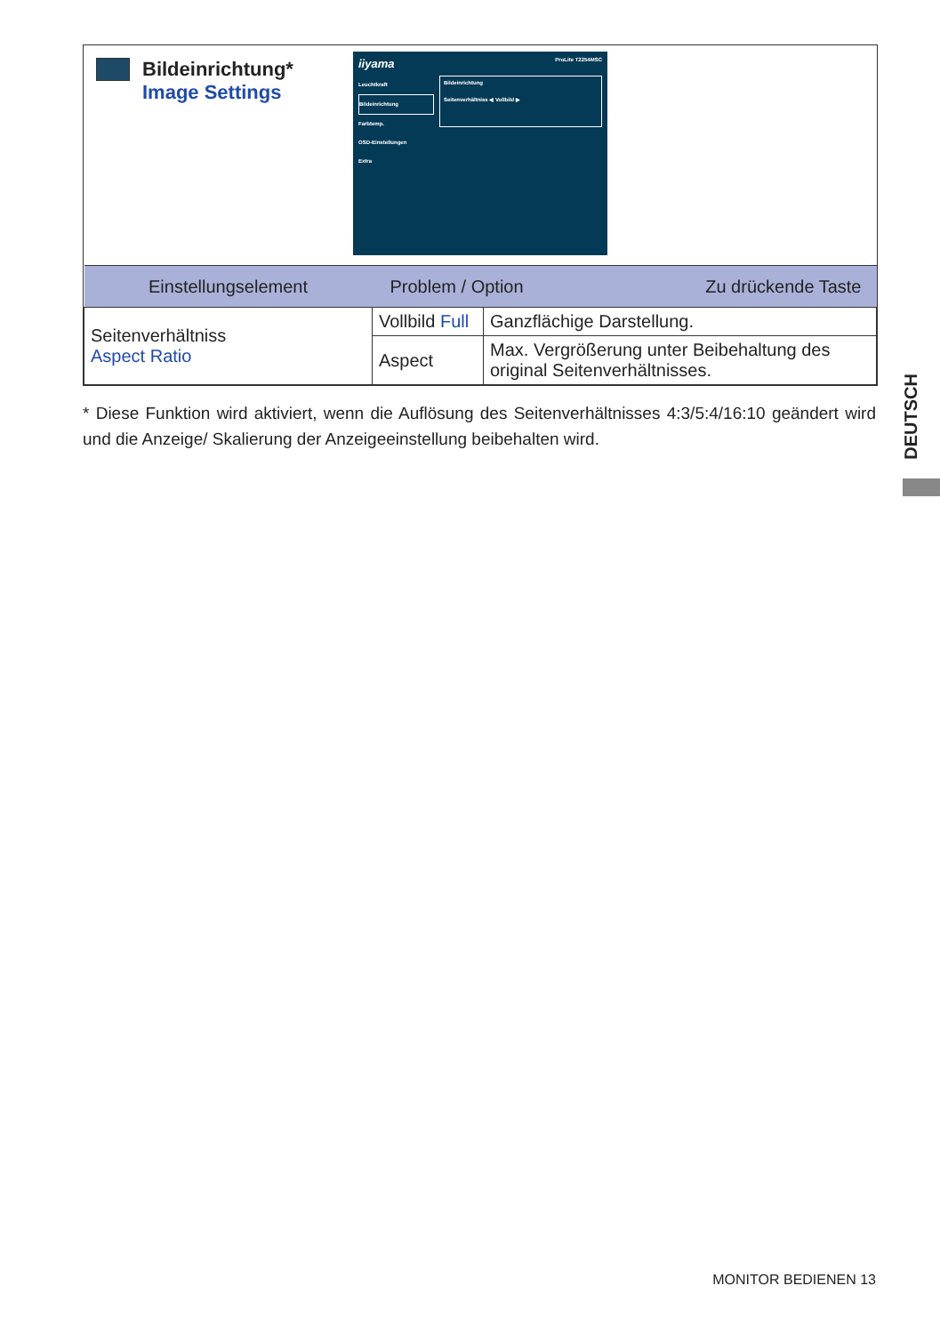Bildeinrichtung*
Image Settings
iiyama ProLite T2254MSC
Leuchtkraft
Bildeinrichtung
Farbtemp.
OSD-Einstellungen
Extra
Bildeinrichtung
Seitenverhältniss ◀ Vollbild ▶
| Einstellungselement | Problem / Option Zu drückende Taste | |
| --- | --- | --- |
| Seitenverhältniss Aspect Ratio | Vollbild Full | Ganzflächige Darstellung. |
| | Aspect | Max. Vergrößerung unter Beibehaltung des original Seitenverhältnisses. |
* Diese Funktion wird aktiviert, wenn die Auflösung des Seitenverhältnisses 4:3/5:4/16:10 geändert wird und die Anzeige/ Skalierung der Anzeigeeinstellung beibehalten wird.
DEUTSCH
MONITOR BEDIENEN 13